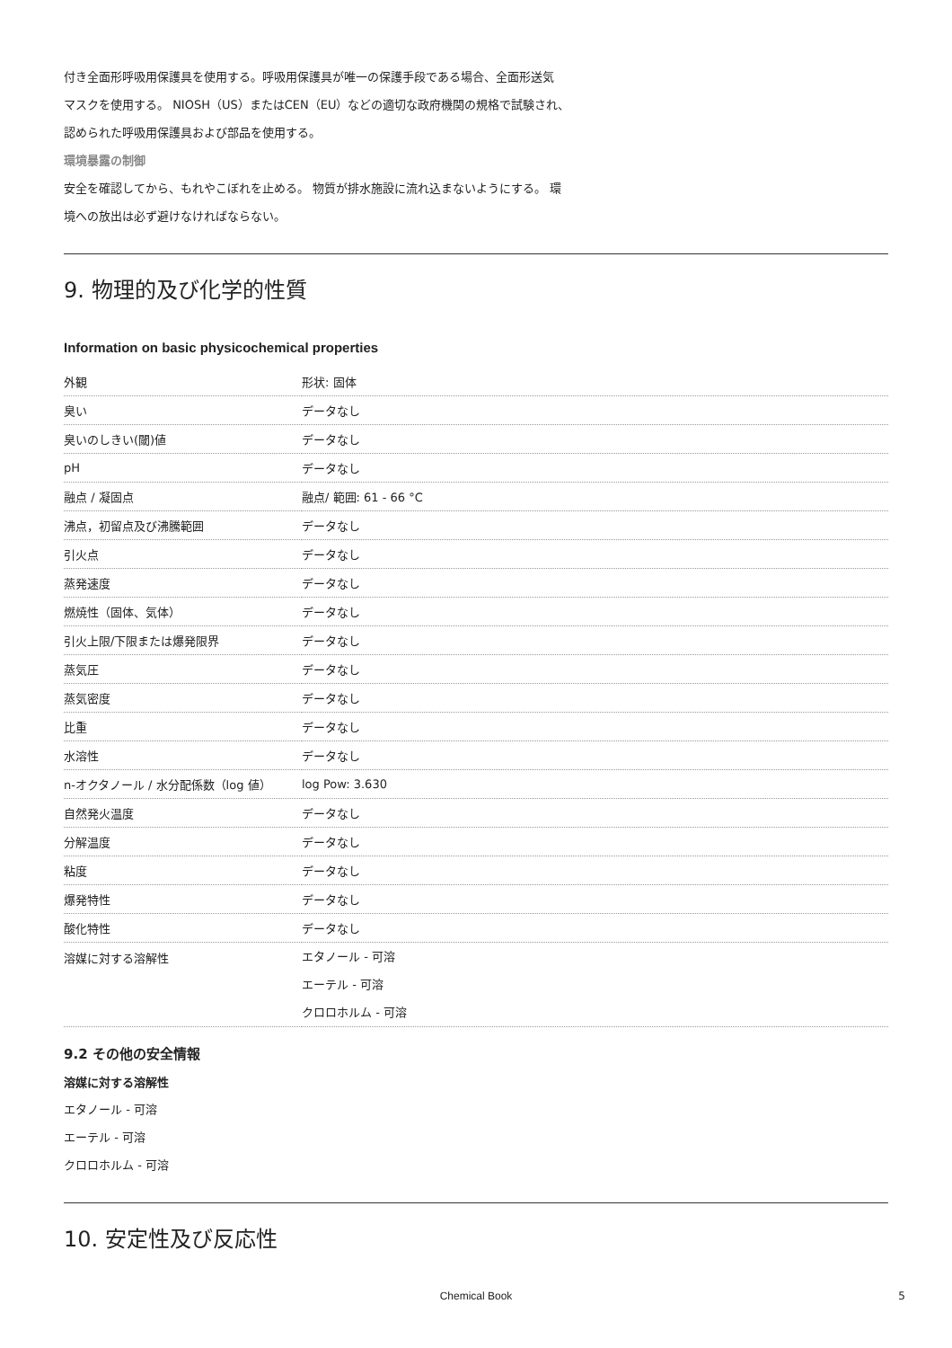付き全面形呼吸用保護具を使用する。呼吸用保護具が唯一の保護手段である場合、全面形送気
マスクを使用する。 NIOSH（US）またはCEN（EU）などの適切な政府機関の規格で試験され、
認められた呼吸用保護具および部品を使用する。
環境暴露の制御
安全を確認してから、もれやこぼれを止める。 物質が排水施設に流れ込まないようにする。 環
境への放出は必ず避けなければならない。
9. 物理的及び化学的性質
Information on basic physicochemical properties
| 外観 | 形状: 固体 |
| 臭い | データなし |
| 臭いのしきい(閾)値 | データなし |
| pH | データなし |
| 融点 / 凝固点 | 融点/ 範囲: 61 - 66 °C |
| 沸点，初留点及び沸騰範囲 | データなし |
| 引火点 | データなし |
| 蒸発速度 | データなし |
| 燃焼性（固体、気体） | データなし |
| 引火上限/下限または爆発限界 | データなし |
| 蒸気圧 | データなし |
| 蒸気密度 | データなし |
| 比重 | データなし |
| 水溶性 | データなし |
| n-オクタノール / 水分配係数（log 値） | log Pow: 3.630 |
| 自然発火温度 | データなし |
| 分解温度 | データなし |
| 粘度 | データなし |
| 爆発特性 | データなし |
| 酸化特性 | データなし |
| 溶媒に対する溶解性 | エタノール - 可溶 エーテル - 可溶 クロロホルム - 可溶 |
9.2 その他の安全情報
溶媒に対する溶解性
エタノール - 可溶
エーテル - 可溶
クロロホルム - 可溶
10. 安定性及び反応性
Chemical Book 5